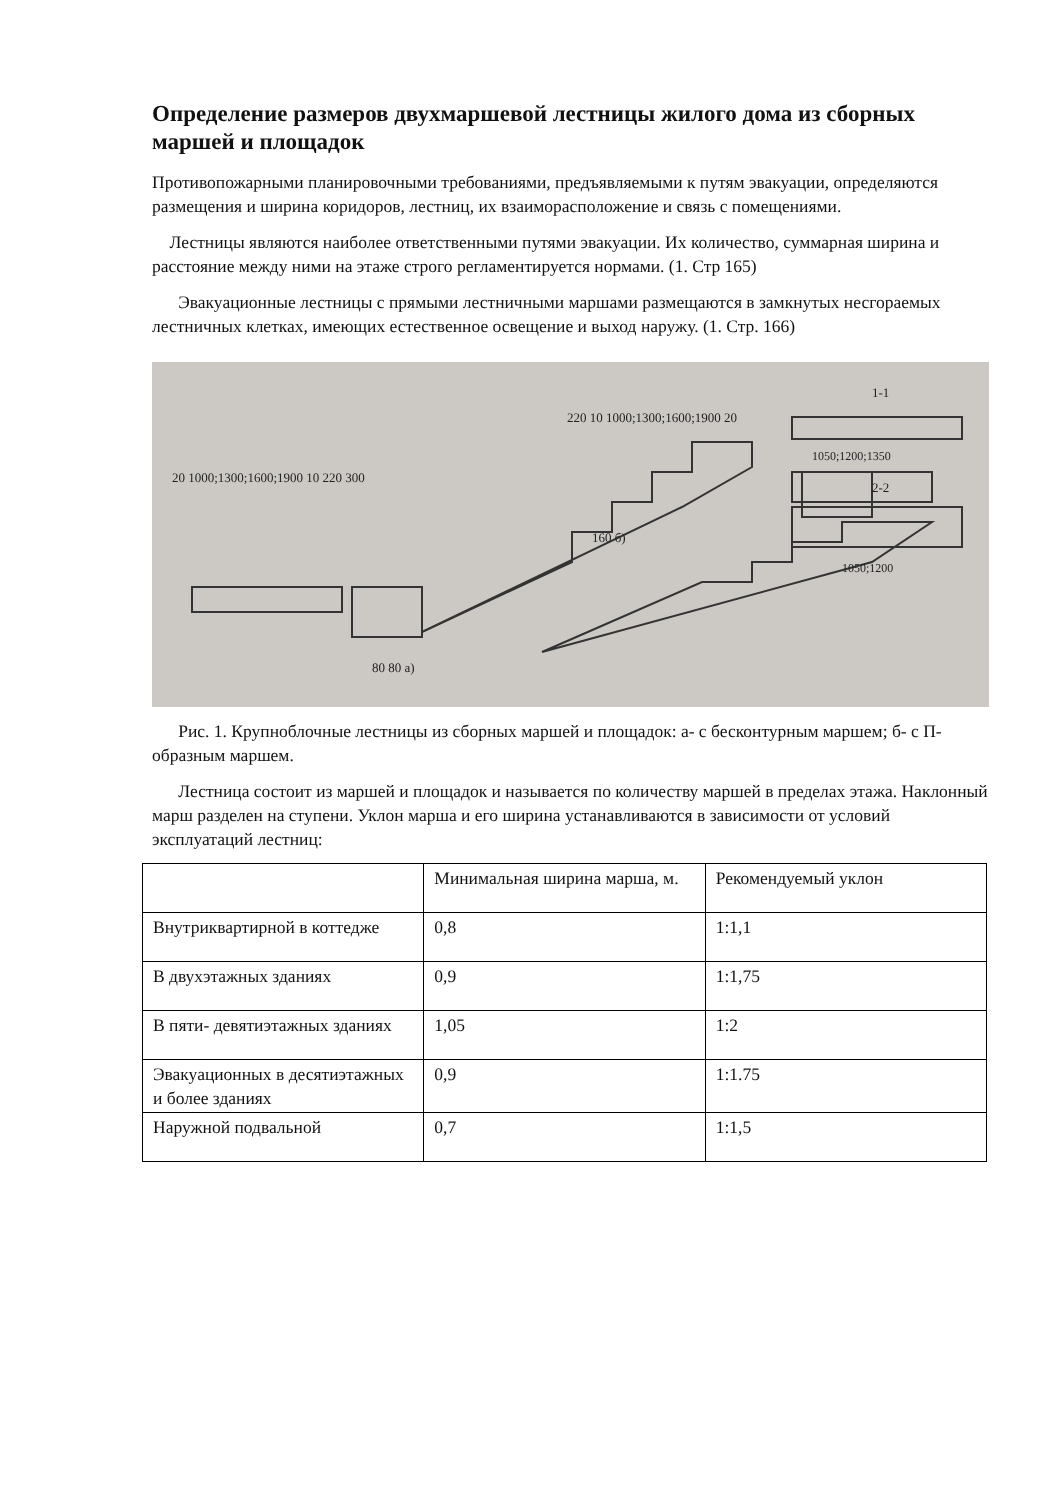Определение размеров двухмаршевой лестницы жилого дома из сборных маршей и площадок
Противопожарными планировочными требованиями, предъявляемыми к путям эвакуации, определяются размещения и ширина коридоров, лестниц, их взаиморасположение и связь с помещениями.
Лестницы являются наиболее ответственными путями эвакуации. Их количество, суммарная ширина и расстояние между ними на этаже строго регламентируется нормами. (1. Стр 165)
Эвакуационные лестницы с прямыми лестничными маршами размещаются в замкнутых несгораемых лестничных клетках, имеющих естественное освещение и выход наружу. (1. Стр. 166)
20 1000;1300;1600;1900 10 220 300
220 10 1000;1300;1600;1900 20
1-1
1050;1200;1350
2-2
1050;1200
80 80 а)
160 б)
Рис. 1. Крупноблочные лестницы из сборных маршей и площадок: а- с бесконтурным маршем; б- с П-образным маршем.
Лестница состоит из маршей и площадок и называется по количеству маршей в пределах этажа. Наклонный марш разделен на ступени. Уклон марша и его ширина устанавливаются в зависимости от условий эксплуатаций лестниц:
| | Минимальная ширина марша, м. | Рекомендуемый уклон |
| Внутриквартирной в коттедже | 0,8 | 1:1,1 |
| В двухэтажных зданиях | 0,9 | 1:1,75 |
| В пяти- девятиэтажных зданиях | 1,05 | 1:2 |
| Эвакуационных в десятиэтажных и более зданиях | 0,9 | 1:1.75 |
| Наружной подвальной | 0,7 | 1:1,5 |